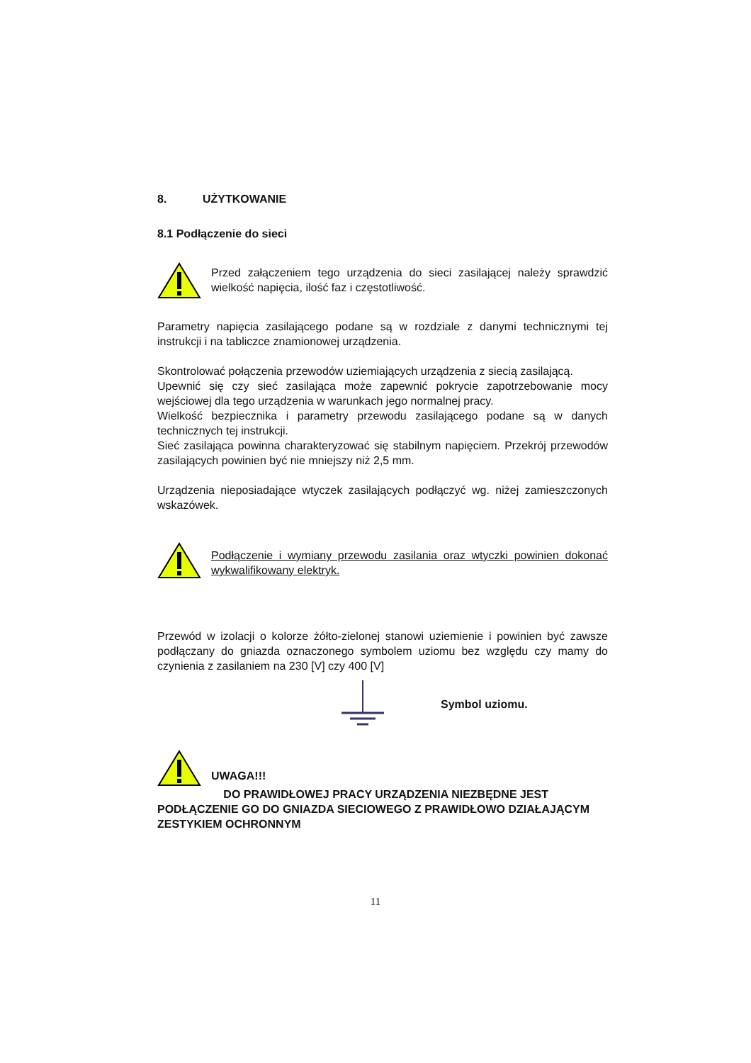8. UŻYTKOWANIE
8.1 Podłączenie do sieci
Przed załączeniem tego urządzenia do sieci zasilającej należy sprawdzić wielkość napięcia, ilość faz i częstotliwość.
Parametry napięcia zasilającego podane są w rozdziale z danymi technicznymi tej instrukcji i na tabliczce znamionowej urządzenia.
Skontrolować połączenia przewodów uziemiających urządzenia z siecią zasilającą.
Upewnić się czy sieć zasilająca może zapewnić pokrycie zapotrzebowanie mocy wejściowej dla tego urządzenia w warunkach jego normalnej pracy.
Wielkość bezpiecznika i parametry przewodu zasilającego podane są w danych technicznych tej instrukcji.
Sieć zasilająca powinna charakteryzować się stabilnym napięciem. Przekrój przewodów zasilających powinien być nie mniejszy niż 2,5 mm.
Urządzenia nieposiadające wtyczek zasilających podłączyć wg. niżej zamieszczonych wskazówek.
Podłączenie i wymiany przewodu zasilania oraz wtyczki powinien dokonać wykwalifikowany elektryk.
Przewód w izolacji o kolorze żółto-zielonej stanowi uziemienie i powinien być zawsze podłączany do gniazda oznaczonego symbolem uziomu bez względu czy mamy do czynienia z zasilaniem na 230 [V] czy 400 [V]
Symbol uziomu.
UWAGA!!!
DO PRAWIDŁOWEJ PRACY URZĄDZENIA NIEZBĘDNE JEST PODŁĄCZENIE GO DO GNIAZDA SIECIOWEGO Z PRAWIDŁOWO DZIAŁAJĄCYM ZESTYKIEM OCHRONNYM
11